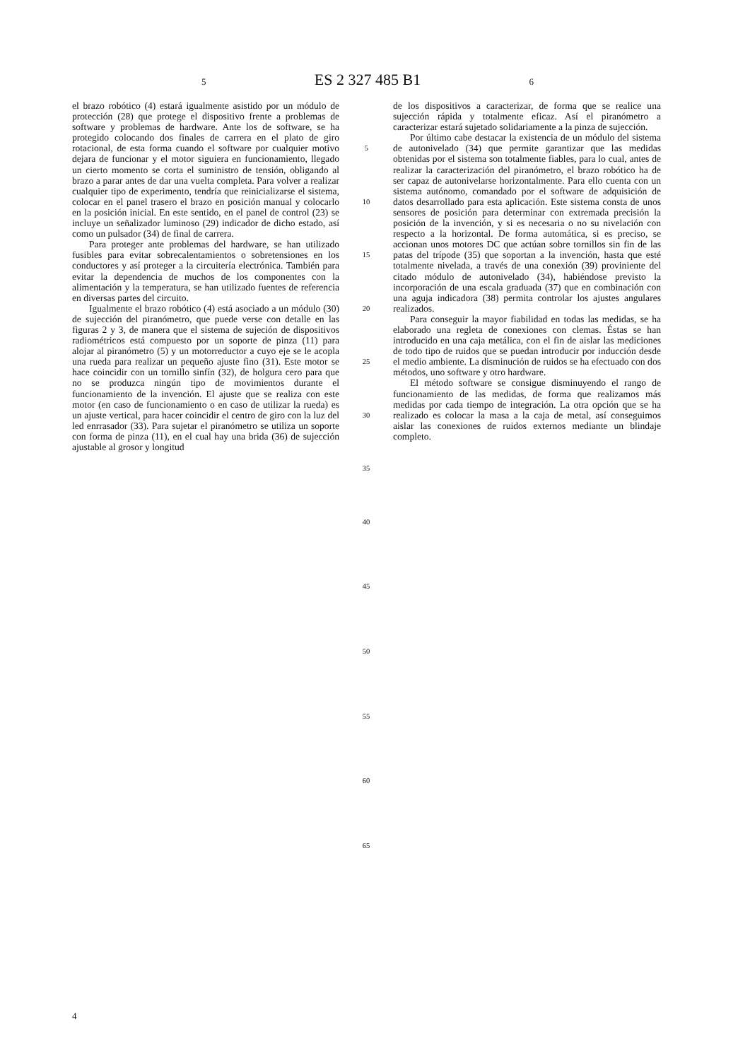5 ES 2 327 485 B1 6
el brazo robótico (4) estará igualmente asistido por un módulo de protección (28) que protege el dispositivo frente a problemas de software y problemas de hardware. Ante los de software, se ha protegido colocando dos finales de carrera en el plato de giro rotacional, de esta forma cuando el software por cualquier motivo dejara de funcionar y el motor siguiera en funcionamiento, llegado un cierto momento se corta el suministro de tensión, obligando al brazo a parar antes de dar una vuelta completa. Para volver a realizar cualquier tipo de experimento, tendría que reinicializarse el sistema, colocar en el panel trasero el brazo en posición manual y colocarlo en la posición inicial. En este sentido, en el panel de control (23) se incluye un señalizador luminoso (29) indicador de dicho estado, así como un pulsador (34) de final de carrera.
Para proteger ante problemas del hardware, se han utilizado fusibles para evitar sobrecalentamientos o sobretensiones en los conductores y así proteger a la circuitería electrónica. También para evitar la dependencia de muchos de los componentes con la alimentación y la temperatura, se han utilizado fuentes de referencia en diversas partes del circuito.
Igualmente el brazo robótico (4) está asociado a un módulo (30) de sujección del piranómetro, que puede verse con detalle en las figuras 2 y 3, de manera que el sistema de sujeción de dispositivos radiométricos está compuesto por un soporte de pinza (11) para alojar al piranómetro (5) y un motorreductor a cuyo eje se le acopla una rueda para realizar un pequeño ajuste fino (31). Este motor se hace coincidir con un tornillo sinfín (32), de holgura cero para que no se produzca ningún tipo de movimientos durante el funcionamiento de la invención. El ajuste que se realiza con este motor (en caso de funcionamiento o en caso de utilizar la rueda) es un ajuste vertical, para hacer coincidir el centro de giro con la luz del led enrrasador (33). Para sujetar el piranómetro se utiliza un soporte con forma de pinza (11), en el cual hay una brida (36) de sujección ajustable al grosor y longitud
5
10
15
20
25
30
35
40
45
50
55
60
65
de los dispositivos a caracterizar, de forma que se realice una sujección rápida y totalmente eficaz. Así el piranómetro a caracterizar estará sujetado solidariamente a la pinza de sujección.
Por último cabe destacar la existencia de un módulo del sistema de autonivelado (34) que permite garantizar que las medidas obtenidas por el sistema son totalmente fiables, para lo cual, antes de realizar la caracterización del piranómetro, el brazo robótico ha de ser capaz de autonivelarse horizontalmente. Para ello cuenta con un sistema autónomo, comandado por el software de adquisición de datos desarrollado para esta aplicación. Este sistema consta de unos sensores de posición para determinar con extremada precisión la posición de la invención, y si es necesaria o no su nivelación con respecto a la horizontal. De forma automática, si es preciso, se accionan unos motores DC que actúan sobre tornillos sin fin de las patas del trípode (35) que soportan a la invención, hasta que esté totalmente nivelada, a través de una conexión (39) provinient​e del citado módulo de autonivelado (34), habiéndose previsto la incorporación de una escala graduada (37) que en combinación con una aguja indicadora (38) permita controlar los ajustes angulares realizados.
Para conseguir la mayor fiabilidad en todas las medidas, se ha elaborado una regleta de conexiones con clemas. Éstas se han introducido en una caja metálica, con el fin de aislar las mediciones de todo tipo de ruidos que se puedan introducir por inducción desde el medio ambiente. La disminución de ruidos se ha efectuado con dos métodos, uno software y otro hardware.
El método software se consigue disminuyendo el rango de funcionamiento de las medidas, de forma que realizamos más medidas por cada tiempo de integración. La otra opción que se ha realizado es colocar la masa a la caja de metal, así conseguimos aislar las conexiones de ruidos externos mediante un blindaje completo.
4